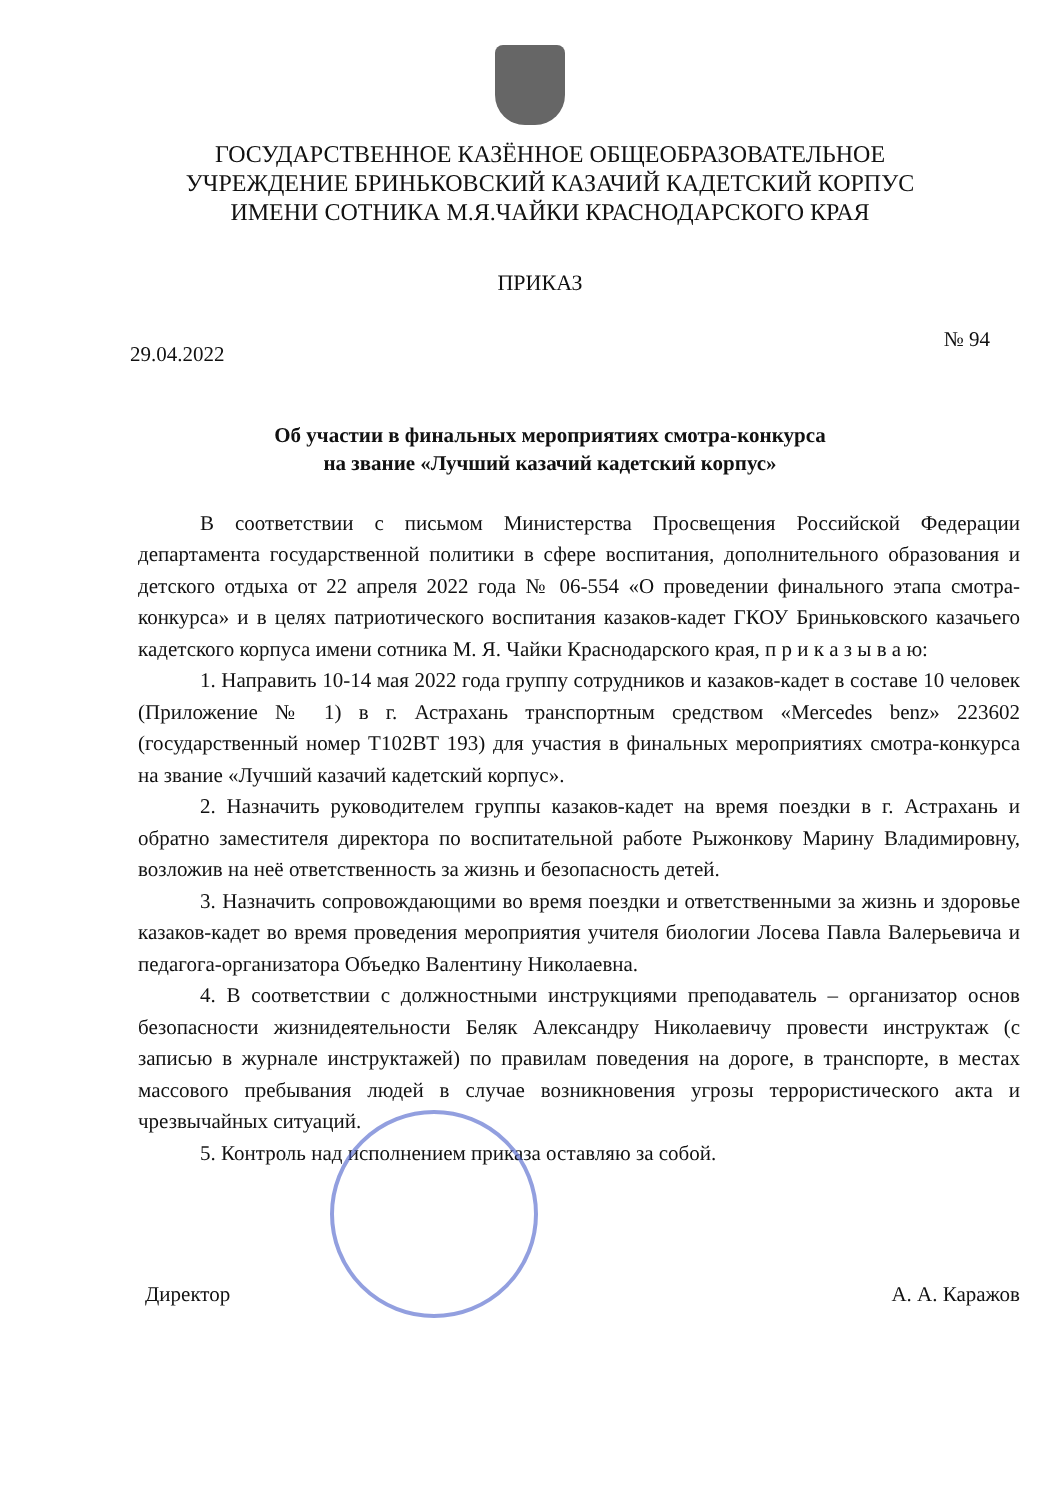ГОСУДАРСТВЕННОЕ КАЗЁННОЕ ОБЩЕОБРАЗОВАТЕЛЬНОЕ
УЧРЕЖДЕНИЕ БРИНЬКОВСКИЙ КАЗАЧИЙ КАДЕТСКИЙ КОРПУС
ИМЕНИ СОТНИКА М.Я.ЧАЙКИ КРАСНОДАРСКОГО КРАЯ
ПРИКАЗ
29.04.2022 № 94
Об участии в финальных мероприятиях смотра-конкурса
на звание «Лучший казачий кадетский корпус»
В соответствии с письмом Министерства Просвещения Российской Федерации департамента государственной политики в сфере воспитания, дополнительного образования и детского отдыха от 22 апреля 2022 года № 06-554 «О проведении финального этапа смотра-конкурса» и в целях патриотического воспитания казаков-кадет ГКОУ Бриньковского казачьего кадетского корпуса имени сотника М. Я. Чайки Краснодарского края, п р и к а з ы в а ю:
1. Направить 10-14 мая 2022 года группу сотрудников и казаков-кадет в составе 10 человек (Приложение № 1) в г. Астрахань транспортным средством «Mercedes benz» 223602 (государственный номер Т102ВТ 193) для участия в финальных мероприятиях смотра-конкурса на звание «Лучший казачий кадетский корпус».
2. Назначить руководителем группы казаков-кадет на время поездки в г. Астрахань и обратно заместителя директора по воспитательной работе Рыжонкову Марину Владимировну, возложив на неё ответственность за жизнь и безопасность детей.
3. Назначить сопровождающими во время поездки и ответственными за жизнь и здоровье казаков-кадет во время проведения мероприятия учителя биологии Лосева Павла Валерьевича и педагога-организатора Объедко Валентину Николаевна.
4. В соответствии с должностными инструкциями преподаватель – организатор основ безопасности жизнидеятельности Беляк Александру Николаевичу провести инструктаж (с записью в журнале инструктажей) по правилам поведения на дороге, в транспорте, в местах массового пребывания людей в случае возникновения угрозы террористического акта и чрезвычайных ситуаций.
5. Контроль над исполнением приказа оставляю за собой.
Директор А. А. Каражов